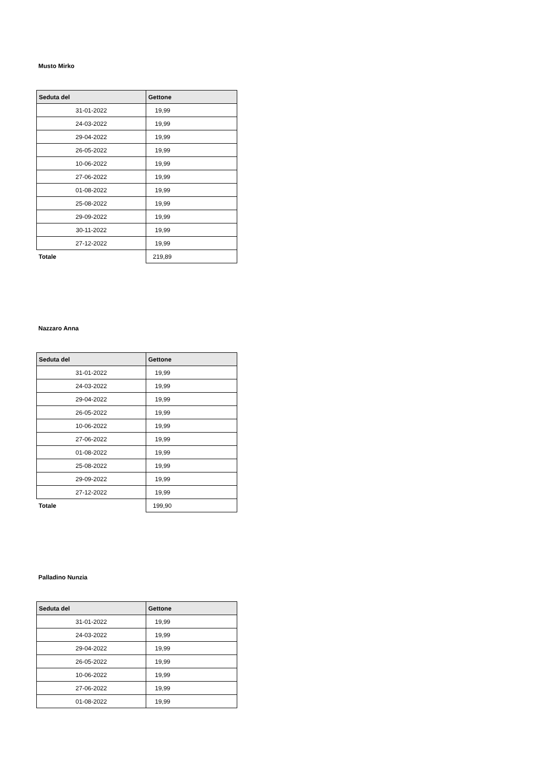Musto Mirko
| Seduta del | Gettone |
| --- | --- |
| 31-01-2022 | 19,99 |
| 24-03-2022 | 19,99 |
| 29-04-2022 | 19,99 |
| 26-05-2022 | 19,99 |
| 10-06-2022 | 19,99 |
| 27-06-2022 | 19,99 |
| 01-08-2022 | 19,99 |
| 25-08-2022 | 19,99 |
| 29-09-2022 | 19,99 |
| 30-11-2022 | 19,99 |
| 27-12-2022 | 19,99 |
| Totale | 219,89 |
Nazzaro Anna
| Seduta del | Gettone |
| --- | --- |
| 31-01-2022 | 19,99 |
| 24-03-2022 | 19,99 |
| 29-04-2022 | 19,99 |
| 26-05-2022 | 19,99 |
| 10-06-2022 | 19,99 |
| 27-06-2022 | 19,99 |
| 01-08-2022 | 19,99 |
| 25-08-2022 | 19,99 |
| 29-09-2022 | 19,99 |
| 27-12-2022 | 19,99 |
| Totale | 199,90 |
Palladino Nunzia
| Seduta del | Gettone |
| --- | --- |
| 31-01-2022 | 19,99 |
| 24-03-2022 | 19,99 |
| 29-04-2022 | 19,99 |
| 26-05-2022 | 19,99 |
| 10-06-2022 | 19,99 |
| 27-06-2022 | 19,99 |
| 01-08-2022 | 19,99 |